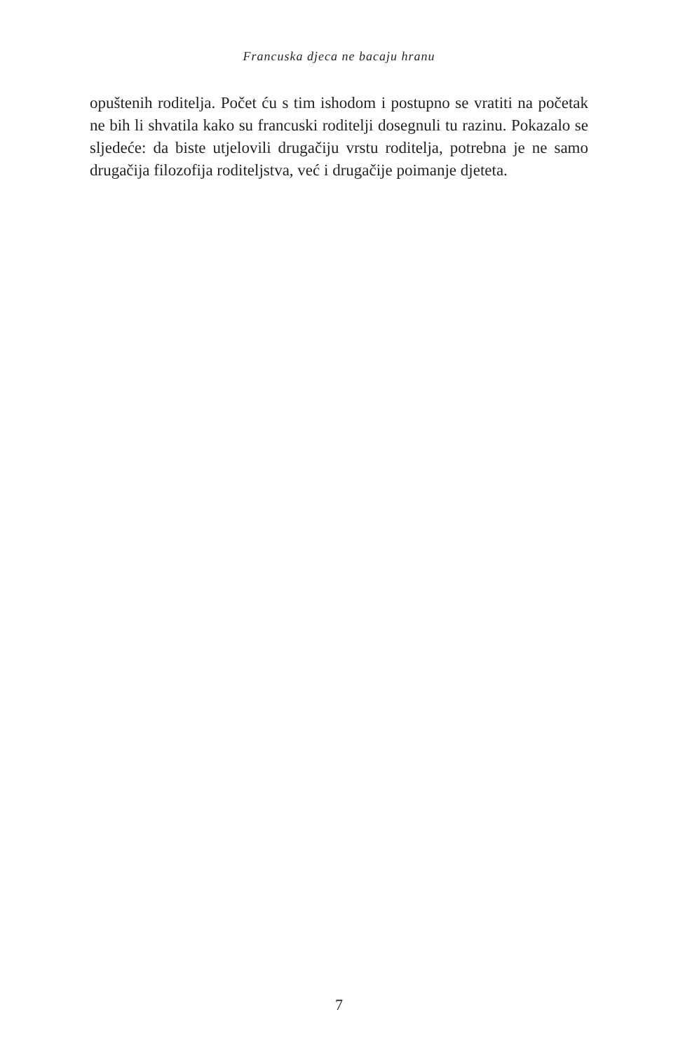Francuska djeca ne bacaju hranu
opuštenih roditelja. Počet ću s tim ishodom i postupno se vratiti na početak ne bih li shvatila kako su francuski roditelji dosegnuli tu razinu. Pokazalo se sljedeće: da biste utjelovili drugačiju vrstu roditelja, potrebna je ne samo drugačija filozofija roditeljstva, već i drugačije poimanje djeteta.
7